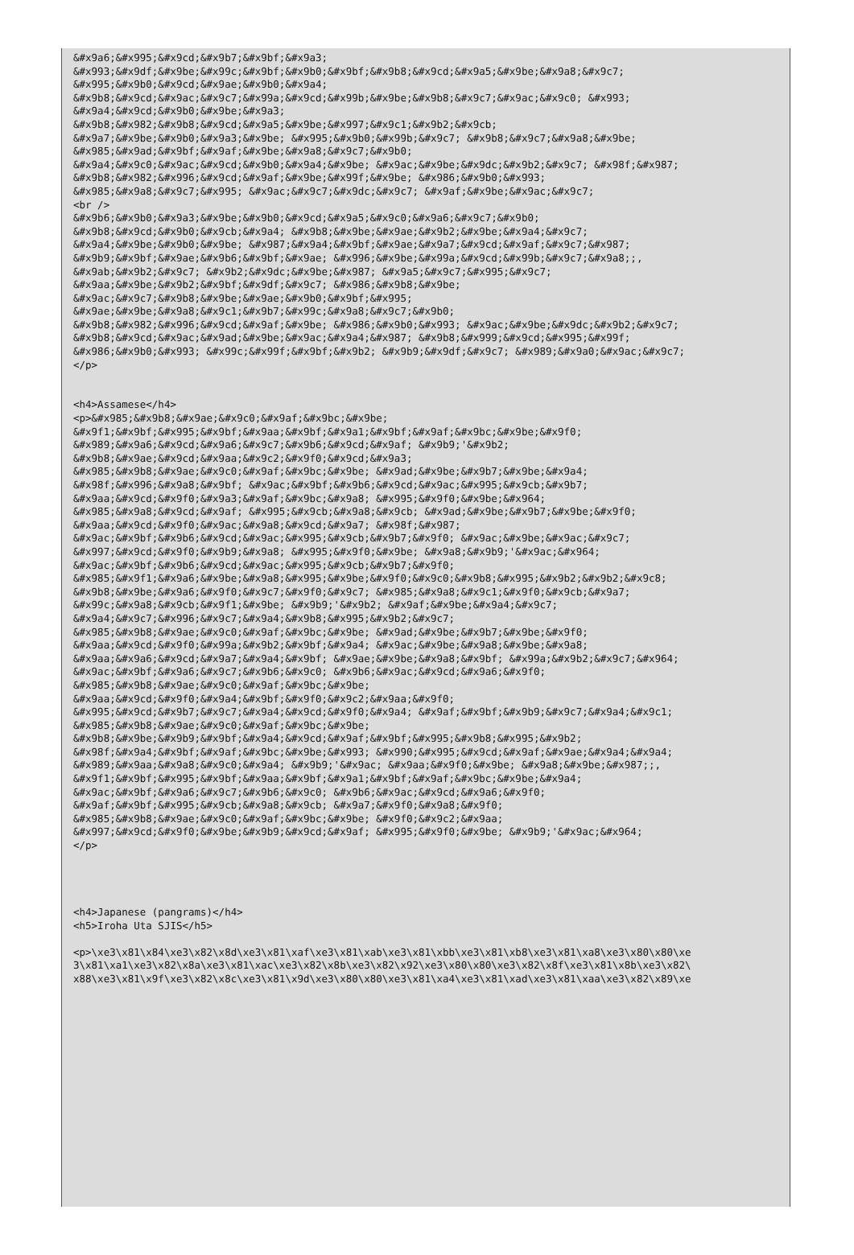&#x9a6;&#x995;&#x9cd;&#x9b7;&#x9bf;&#x9a3;
&#x993;&#x9df;&#x9be;&#x99c;&#x9bf;&#x9b0;&#x9bf;&#x9b8;&#x9cd;&#x9a5;&#x9be;&#x9a8;&#x9c7;
&#x995;&#x9b0;&#x9cd;&#x9ae;&#x9b0;&#x9a4;
&#x9b8;&#x9cd;&#x9ac;&#x9c7;&#x99a;&#x9cd;&#x99b;&#x9be;&#x9b8;&#x9c7;&#x9ac;&#x9c0; &#x993;
&#x9a4;&#x9cd;&#x9b0;&#x9be;&#x9a3;
&#x9b8;&#x982;&#x9b8;&#x9cd;&#x9a5;&#x9be;&#x997;&#x9c1;&#x9b2;&#x9cb;
&#x9a7;&#x9be;&#x9b0;&#x9a3;&#x9be; &#x995;&#x9b0;&#x99b;&#x9c7; &#x9b8;&#x9c7;&#x9a8;&#x9be;
&#x985;&#x9ad;&#x9bf;&#x9af;&#x9be;&#x9a8;&#x9c7;&#x9b0;
&#x9a4;&#x9c0;&#x9ac;&#x9cd;&#x9b0;&#x9a4;&#x9be; &#x9ac;&#x9be;&#x9dc;&#x9b2;&#x9c7; &#x98f;&#x987;
&#x9b8;&#x982;&#x996;&#x9cd;&#x9af;&#x9be;&#x99f;&#x9be; &#x986;&#x9b0;&#x993;
&#x985;&#x9a8;&#x9c7;&#x995; &#x9ac;&#x9c7;&#x9dc;&#x9c7; &#x9af;&#x9be;&#x9ac;&#x9c7;
<br />
&#x9b6;&#x9b0;&#x9a3;&#x9be;&#x9b0;&#x9cd;&#x9a5;&#x9c0;&#x9a6;&#x9c7;&#x9b0;
&#x9b8;&#x9cd;&#x9b0;&#x9cb;&#x9a4; &#x9b8;&#x9be;&#x9ae;&#x9b2;&#x9be;&#x9a4;&#x9c7;
&#x9a4;&#x9be;&#x9b0;&#x9be; &#x987;&#x9a4;&#x9bf;&#x9ae;&#x9a7;&#x9cd;&#x9af;&#x9c7;&#x987;
&#x9b9;&#x9bf;&#x9ae;&#x9b6;&#x9bf;&#x9ae; &#x996;&#x9be;&#x99a;&#x9cd;&#x99b;&#x9c7;&#x9a8;;,
&#x9ab;&#x9b2;&#x9c7; &#x9b2;&#x9dc;&#x9be;&#x987; &#x9a5;&#x9c7;&#x995;&#x9c7;
&#x9aa;&#x9be;&#x9b2;&#x9bf;&#x9df;&#x9c7; &#x986;&#x9b8;&#x9be;
&#x9ac;&#x9c7;&#x9b8;&#x9be;&#x9ae;&#x9b0;&#x9bf;&#x995;
&#x9ae;&#x9be;&#x9a8;&#x9c1;&#x9b7;&#x99c;&#x9a8;&#x9c7;&#x9b0;
&#x9b8;&#x982;&#x996;&#x9cd;&#x9af;&#x9be; &#x986;&#x9b0;&#x993; &#x9ac;&#x9be;&#x9dc;&#x9b2;&#x9c7;
&#x9b8;&#x9cd;&#x9ac;&#x9ad;&#x9be;&#x9ac;&#x9a4;&#x987; &#x9b8;&#x999;&#x9cd;&#x995;&#x99f;
&#x986;&#x9b0;&#x993; &#x99c;&#x99f;&#x9bf;&#x9b2; &#x9b9;&#x9df;&#x9c7; &#x989;&#x9a0;&#x9ac;&#x9c7;
</p>


<h4>Assamese</h4>
<p>&#x985;&#x9b8;&#x9ae;&#x9c0;&#x9af;&#x9bc;&#x9be;
&#x9f1;&#x9bf;&#x995;&#x9bf;&#x9aa;&#x9bf;&#x9a1;&#x9bf;&#x9af;&#x9bc;&#x9be;&#x9f0;
&#x989;&#x9a6;&#x9cd;&#x9a6;&#x9c7;&#x9b6;&#x9cd;&#x9af; &#x9b9;'&#x9b2;
&#x9b8;&#x9ae;&#x9cd;&#x9aa;&#x9c2;&#x9f0;&#x9cd;&#x9a3;
&#x985;&#x9b8;&#x9ae;&#x9c0;&#x9af;&#x9bc;&#x9be; &#x9ad;&#x9be;&#x9b7;&#x9be;&#x9a4;
&#x98f;&#x996;&#x9a8;&#x9bf; &#x9ac;&#x9bf;&#x9b6;&#x9cd;&#x9ac;&#x995;&#x9cb;&#x9b7;
&#x9aa;&#x9cd;&#x9f0;&#x9a3;&#x9af;&#x9bc;&#x9a8; &#x995;&#x9f0;&#x9be;&#x964;
&#x985;&#x9a8;&#x9cd;&#x9af; &#x995;&#x9cb;&#x9a8;&#x9cb; &#x9ad;&#x9be;&#x9b7;&#x9be;&#x9f0;
&#x9aa;&#x9cd;&#x9f0;&#x9ac;&#x9a8;&#x9cd;&#x9a7; &#x98f;&#x987;
&#x9ac;&#x9bf;&#x9b6;&#x9cd;&#x9ac;&#x995;&#x9cb;&#x9b7;&#x9f0; &#x9ac;&#x9be;&#x9ac;&#x9c7;
&#x997;&#x9cd;&#x9f0;&#x9b9;&#x9a8; &#x995;&#x9f0;&#x9be; &#x9a8;&#x9b9;'&#x9ac;&#x964;
&#x9ac;&#x9bf;&#x9b6;&#x9cd;&#x9ac;&#x995;&#x9cb;&#x9b7;&#x9f0;
&#x985;&#x9f1;&#x9a6;&#x9be;&#x9a8;&#x995;&#x9be;&#x9f0;&#x9c0;&#x9b8;&#x995;&#x9b2;&#x9b2;&#x9c8;
&#x9b8;&#x9be;&#x9a6;&#x9f0;&#x9c7;&#x9f0;&#x9c7; &#x985;&#x9a8;&#x9c1;&#x9f0;&#x9cb;&#x9a7;
&#x99c;&#x9a8;&#x9cb;&#x9f1;&#x9be; &#x9b9;'&#x9b2; &#x9af;&#x9be;&#x9a4;&#x9c7;
&#x9a4;&#x9c7;&#x996;&#x9c7;&#x9a4;&#x9b8;&#x995;&#x9b2;&#x9c7;
&#x985;&#x9b8;&#x9ae;&#x9c0;&#x9af;&#x9bc;&#x9be; &#x9ad;&#x9be;&#x9b7;&#x9be;&#x9f0;
&#x9aa;&#x9cd;&#x9f0;&#x99a;&#x9b2;&#x9bf;&#x9a4; &#x9ac;&#x9be;&#x9a8;&#x9be;&#x9a8;
&#x9aa;&#x9a6;&#x9cd;&#x9a7;&#x9a4;&#x9bf; &#x9ae;&#x9be;&#x9a8;&#x9bf; &#x99a;&#x9b2;&#x9c7;&#x964;
&#x9ac;&#x9bf;&#x9a6;&#x9c7;&#x9b6;&#x9c0; &#x9b6;&#x9ac;&#x9cd;&#x9a6;&#x9f0;
&#x985;&#x9b8;&#x9ae;&#x9c0;&#x9af;&#x9bc;&#x9be;
&#x9aa;&#x9cd;&#x9f0;&#x9a4;&#x9bf;&#x9f0;&#x9c2;&#x9aa;&#x9f0;
&#x995;&#x9cd;&#x9b7;&#x9c7;&#x9a4;&#x9cd;&#x9f0;&#x9a4; &#x9af;&#x9bf;&#x9b9;&#x9c7;&#x9a4;&#x9c1;
&#x985;&#x9b8;&#x9ae;&#x9c0;&#x9af;&#x9bc;&#x9be;
&#x9b8;&#x9be;&#x9b9;&#x9bf;&#x9a4;&#x9cd;&#x9af;&#x9bf;&#x995;&#x9b8;&#x995;&#x9b2;
&#x98f;&#x9a4;&#x9bf;&#x9af;&#x9bc;&#x9be;&#x993; &#x990;&#x995;&#x9cd;&#x9af;&#x9ae;&#x9a4;&#x9a4;
&#x989;&#x9aa;&#x9a8;&#x9c0;&#x9a4; &#x9b9;'&#x9ac; &#x9aa;&#x9f0;&#x9be; &#x9a8;&#x9be;&#x987;;,
&#x9f1;&#x9bf;&#x995;&#x9bf;&#x9aa;&#x9bf;&#x9a1;&#x9bf;&#x9af;&#x9bc;&#x9be;&#x9a4;
&#x9ac;&#x9bf;&#x9a6;&#x9c7;&#x9b6;&#x9c0; &#x9b6;&#x9ac;&#x9cd;&#x9a6;&#x9f0;
&#x9af;&#x9bf;&#x995;&#x9cb;&#x9a8;&#x9cb; &#x9a7;&#x9f0;&#x9a8;&#x9f0;
&#x985;&#x9b8;&#x9ae;&#x9c0;&#x9af;&#x9bc;&#x9be; &#x9f0;&#x9c2;&#x9aa;
&#x997;&#x9cd;&#x9f0;&#x9be;&#x9b9;&#x9cd;&#x9af; &#x995;&#x9f0;&#x9be; &#x9b9;'&#x9ac;&#x964;
</p>




<h4>Japanese (pangrams)</h4>
<h5>Iroha Uta SJIS</h5>

<p>\xe3\x81\x84\xe3\x82\x8d\xe3\x81\xaf\xe3\x81\xab\xe3\x81\xbb\xe3\x81\xb8\xe3\x81\xa8\xe3\x80\x80\xe
3\x81\xa1\xe3\x82\x8a\xe3\x81\xac\xe3\x82\x8b\xe3\x82\x92\xe3\x80\x80\xe3\x82\x8f\xe3\x81\x8b\xe3\x82\
x88\xe3\x81\x9f\xe3\x82\x8c\xe3\x81\x9d\xe3\x80\x80\xe3\x81\xa4\xe3\x81\xad\xe3\x81\xaa\xe3\x82\x89\xe